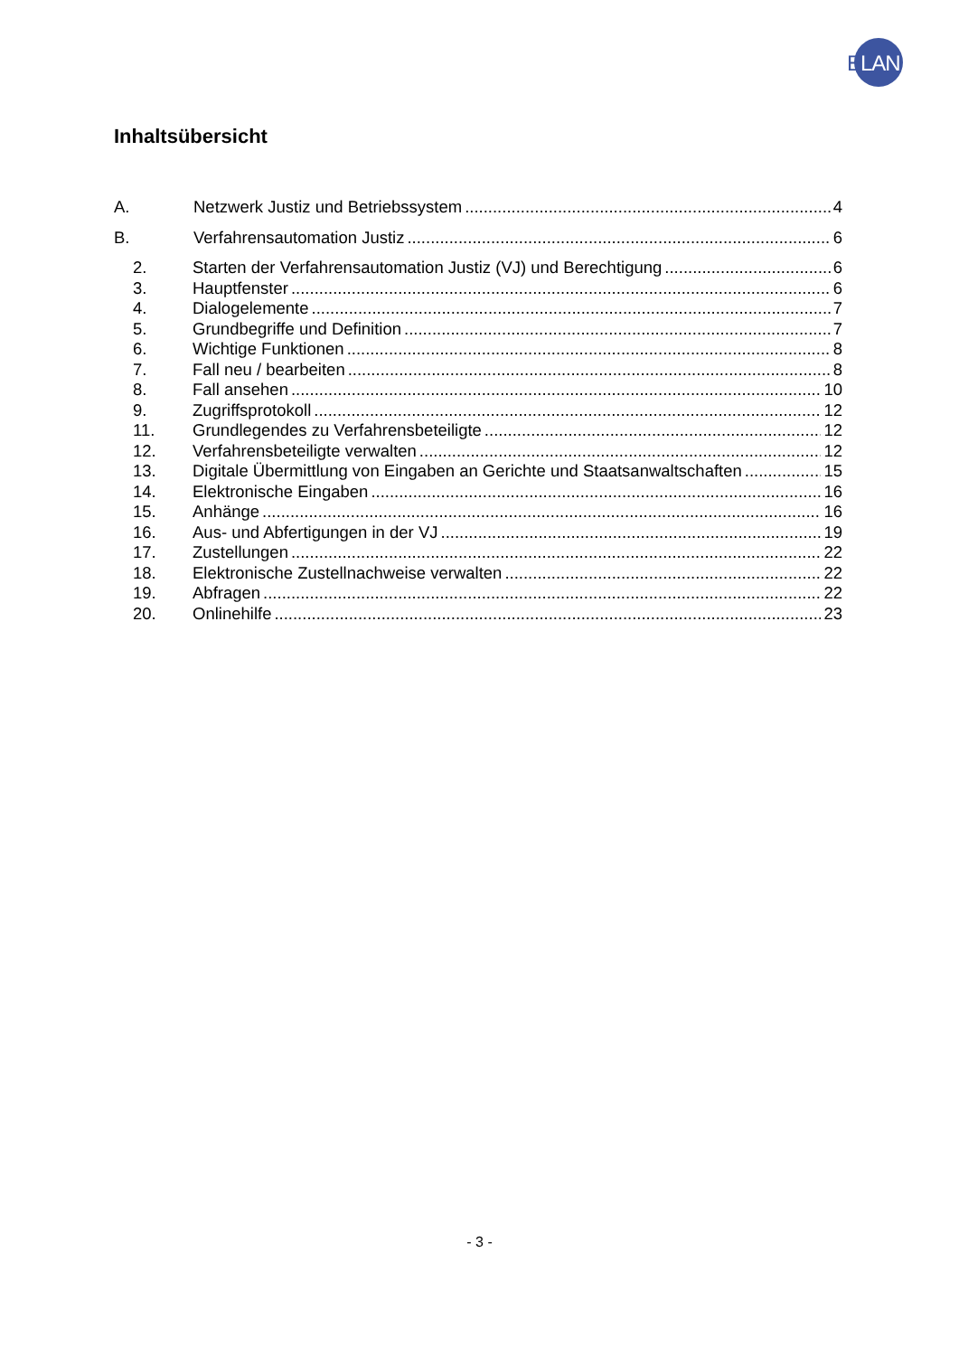ELAN
Inhaltsübersicht
A. Netzwerk Justiz und Betriebssystem 4
B. Verfahrensautomation Justiz 6
2. Starten der Verfahrensautomation Justiz (VJ) und Berechtigung 6
3. Hauptfenster 6
4. Dialogelemente 7
5. Grundbegriffe und Definition 7
6. Wichtige Funktionen 8
7. Fall neu / bearbeiten 8
8. Fall ansehen 10
9. Zugriffsprotokoll 12
11. Grundlegendes zu Verfahrensbeteiligte 12
12. Verfahrensbeteiligte verwalten 12
13. Digitale Übermittlung von Eingaben an Gerichte und Staatsanwaltschaften 15
14. Elektronische Eingaben 16
15. Anhänge 16
16. Aus- und Abfertigungen in der VJ 19
17. Zustellungen 22
18. Elektronische Zustellnachweise verwalten 22
19. Abfragen 22
20. Onlinehilfe 23
- 3 -